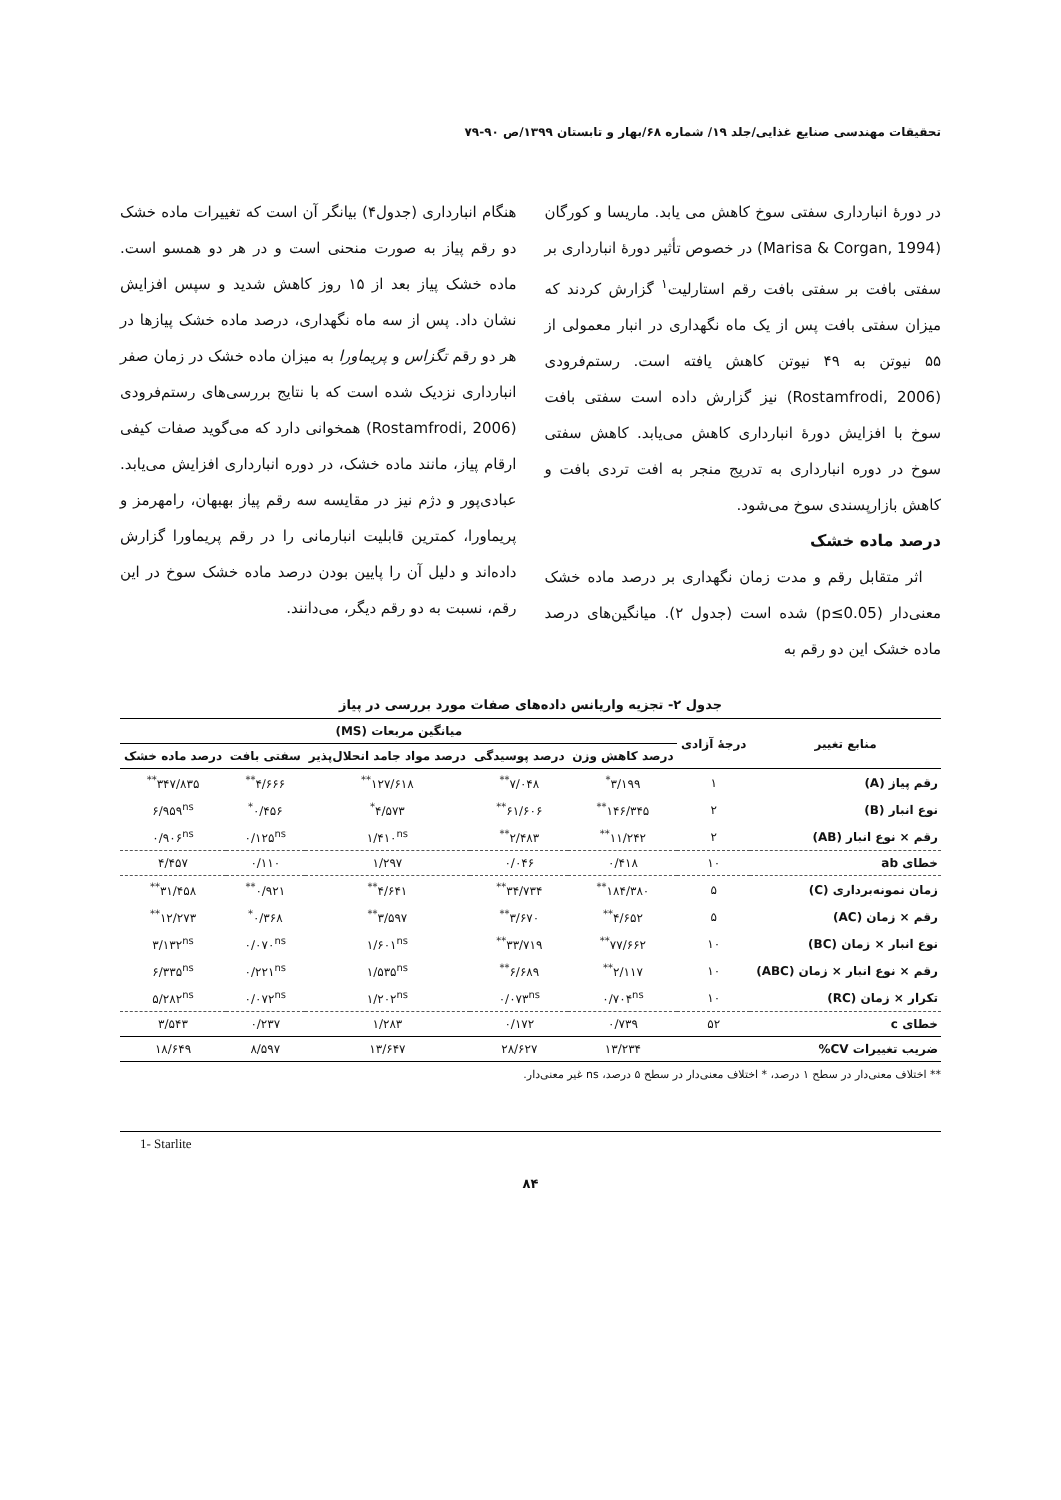تحقیقات مهندسی صنایع غذایی/جلد ۱۹/ شماره ۶۸/بهار و تابستان ۱۳۹۹/ص ۹۰-۷۹
در دورهٔ انبارداری سفتی سوخ کاهش می یابد. ماریسا و کورگان (Marisa & Corgan, 1994) در خصوص تأثیر دورهٔ انبارداری بر سفتی بافت بر سفتی بافت رقم استارلیت<sup>۱</sup> گزارش کردند که میزان سفتی بافت پس از یک ماه نگهداری در انبار معمولی از ۵۵ نیوتن به ۴۹ نیوتن کاهش یافته است. رستم‌فرودی (Rostamfrodi, 2006) نیز گزارش داده است سفتی بافت سوخ با افزایش دورهٔ انبارداری کاهش می‌یابد. کاهش سفتی سوخ در دوره انبارداری به تدریج منجر به افت تردی بافت و کاهش بازارپسندی سوخ می‌شود.
درصد ماده خشک
اثر متقابل رقم و مدت زمان نگهداری بر درصد ماده خشک معنی‌دار (p≤0.05) شده است (جدول ۲). میانگین‌های درصد ماده خشک این دو رقم به
هنگام انبارداری (جدول۴) بیانگر آن است که تغییرات ماده خشک دو رقم پیاز به صورت منحنی است و در هر دو همسو است. ماده خشک پیاز بعد از ۱۵ روز کاهش شدید و سپس افزایش نشان داد. پس از سه ماه نگهداری، درصد ماده خشک پیازها در هر دو رقم تگزاس و پریماورا به میزان ماده خشک در زمان صفر انبارداری نزدیک شده است که با نتایج بررسی‌های رستم‌فرودی (Rostamfrodi, 2006) همخوانی دارد که می‌گوید صفات کیفی ارقام پیاز، مانند ماده خشک، در دوره انبارداری افزایش می‌یابد. عبادی‌پور و دژم نیز در مقایسه سه رقم پیاز بهبهان، رامهرمز و پریماورا، کمترین قابلیت انبارمانی را در رقم پریماورا گزارش داده‌اند و دلیل آن را پایین بودن درصد ماده خشک سوخ در این رقم، نسبت به دو رقم دیگر، می‌دانند.
جدول ۲- تجزیه واریانس داده‌های صفات مورد بررسی در پیاز
| منابع تغییر | درجهٔ آزادی | میانگین مربعات (MS) | | | | |
| --- | --- | --- | --- | --- | --- | --- |
| | | درصد کاهش وزن | درصد پوسیدگی | درصد مواد جامد انحلال‌پذیر | سفتی بافت | درصد ماده خشک |
| رقم پیاز (A) | ۱ | ۳/۱۹۹<sup>*</sup> | ۷/۰۴۸<sup>**</sup> | ۱۲۷/۶۱۸<sup>**</sup> | ۴/۶۶۶<sup>**</sup> | ۳۴۷/۸۳۵<sup>**</sup> |
| نوع انبار (B) | ۲ | ۱۴۶/۳۴۵<sup>**</sup> | ۶۱/۶۰۶<sup>**</sup> | ۴/۵۷۳<sup>*</sup> | ۰/۴۵۶<sup>*</sup> | ۶/۹۵۹<sup>ns</sup> |
| رقم × نوع انبار (AB) | ۲ | ۱۱/۲۴۲<sup>**</sup> | ۲/۴۸۳<sup>**</sup> | ۱/۴۱۰<sup>ns</sup> | ۰/۱۲۵<sup>ns</sup> | ۰/۹۰۶<sup>ns</sup> |
| خطای ab | ۱۰ | ۰/۴۱۸ | ۰/۰۴۶ | ۱/۲۹۷ | ۰/۱۱۰ | ۴/۴۵۷ |
| زمان نمونه‌برداری (C) | ۵ | ۱۸۴/۳۸۰<sup>**</sup> | ۳۴/۷۳۴<sup>**</sup> | ۴/۶۴۱<sup>**</sup> | ۰/۹۲۱<sup>**</sup> | ۳۱/۴۵۸<sup>**</sup> |
| رقم × زمان (AC) | ۵ | ۴/۶۵۲<sup>**</sup> | ۳/۶۷۰<sup>**</sup> | ۳/۵۹۷<sup>**</sup> | ۰/۳۶۸<sup>*</sup> | ۱۲/۲۷۳<sup>**</sup> |
| نوع انبار × زمان (BC) | ۱۰ | ۷۷/۶۶۲<sup>**</sup> | ۳۳/۷۱۹<sup>**</sup> | ۱/۶۰۱<sup>ns</sup> | ۰/۰۷۰<sup>ns</sup> | ۳/۱۳۲<sup>ns</sup> |
| رقم × نوع انبار × زمان (ABC) | ۱۰ | ۲/۱۱۷<sup>**</sup> | ۶/۶۸۹<sup>**</sup> | ۱/۵۳۵<sup>ns</sup> | ۰/۲۲۱<sup>ns</sup> | ۶/۳۳۵<sup>ns</sup> |
| تکرار × زمان (RC) | ۱۰ | ۰/۷۰۴<sup>ns</sup> | ۰/۰۷۳<sup>ns</sup> | ۱/۲۰۲<sup>ns</sup> | ۰/۰۷۲<sup>ns</sup> | ۵/۲۸۲<sup>ns</sup> |
| خطای c | ۵۲ | ۰/۷۳۹ | ۰/۱۷۲ | ۱/۲۸۳ | ۰/۲۳۷ | ۳/۵۴۳ |
| ضریب تغییرات CV% | | ۱۳/۲۳۴ | ۲۸/۶۲۷ | ۱۳/۶۴۷ | ۸/۵۹۷ | ۱۸/۶۴۹ |
** اختلاف معنی‌دار در سطح ۱ درصد، * اختلاف معنی‌دار در سطح ۵ درصد، ns غیر معنی‌دار.
1- Starlite
۸۴